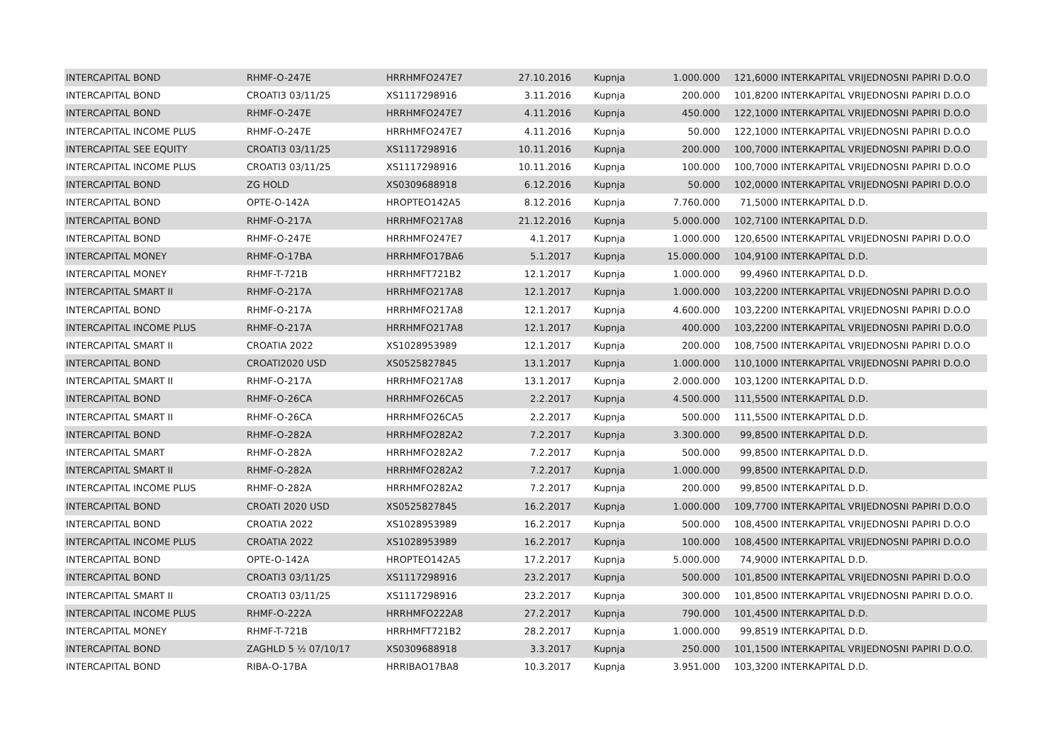| INTERCAPITAL BOND | RHMF-O-247E | HRRHMFO247E7 | 27.10.2016 | Kupnja | 1.000.000 | 121,6000 | INTERKAPITAL VRIJEDNOSNI PAPIRI D.O.O |
| INTERCAPITAL BOND | CROATI3 03/11/25 | XS1117298916 | 3.11.2016 | Kupnja | 200.000 | 101,8200 | INTERKAPITAL VRIJEDNOSNI PAPIRI D.O.O |
| INTERCAPITAL BOND | RHMF-O-247E | HRRHMFO247E7 | 4.11.2016 | Kupnja | 450.000 | 122,1000 | INTERKAPITAL VRIJEDNOSNI PAPIRI D.O.O |
| INTERCAPITAL INCOME PLUS | RHMF-O-247E | HRRHMFO247E7 | 4.11.2016 | Kupnja | 50.000 | 122,1000 | INTERKAPITAL VRIJEDNOSNI PAPIRI D.O.O |
| INTERCAPITAL SEE EQUITY | CROATI3 03/11/25 | XS1117298916 | 10.11.2016 | Kupnja | 200.000 | 100,7000 | INTERKAPITAL VRIJEDNOSNI PAPIRI D.O.O |
| INTERCAPITAL INCOME PLUS | CROATI3 03/11/25 | XS1117298916 | 10.11.2016 | Kupnja | 100.000 | 100,7000 | INTERKAPITAL VRIJEDNOSNI PAPIRI D.O.O |
| INTERCAPITAL BOND | ZG HOLD | XS0309688918 | 6.12.2016 | Kupnja | 50.000 | 102,0000 | INTERKAPITAL VRIJEDNOSNI PAPIRI D.O.O |
| INTERCAPITAL BOND | OPTE-O-142A | HROPTEO142A5 | 8.12.2016 | Kupnja | 7.760.000 | 71,5000 | INTERKAPITAL D.D. |
| INTERCAPITAL BOND | RHMF-O-217A | HRRHMFO217A8 | 21.12.2016 | Kupnja | 5.000.000 | 102,7100 | INTERKAPITAL D.D. |
| INTERCAPITAL BOND | RHMF-O-247E | HRRHMFO247E7 | 4.1.2017 | Kupnja | 1.000.000 | 120,6500 | INTERKAPITAL VRIJEDNOSNI PAPIRI D.O.O |
| INTERCAPITAL MONEY | RHMF-O-17BA | HRRHMFO17BA6 | 5.1.2017 | Kupnja | 15.000.000 | 104,9100 | INTERKAPITAL D.D. |
| INTERCAPITAL MONEY | RHMF-T-721B | HRRHMFT721B2 | 12.1.2017 | Kupnja | 1.000.000 | 99,4960 | INTERKAPITAL D.D. |
| INTERCAPITAL SMART II | RHMF-O-217A | HRRHMFO217A8 | 12.1.2017 | Kupnja | 1.000.000 | 103,2200 | INTERKAPITAL VRIJEDNOSNI PAPIRI D.O.O |
| INTERCAPITAL BOND | RHMF-O-217A | HRRHMFO217A8 | 12.1.2017 | Kupnja | 4.600.000 | 103,2200 | INTERKAPITAL VRIJEDNOSNI PAPIRI D.O.O |
| INTERCAPITAL INCOME PLUS | RHMF-O-217A | HRRHMFO217A8 | 12.1.2017 | Kupnja | 400.000 | 103,2200 | INTERKAPITAL VRIJEDNOSNI PAPIRI D.O.O |
| INTERCAPITAL SMART II | CROATIA 2022 | XS1028953989 | 12.1.2017 | Kupnja | 200.000 | 108,7500 | INTERKAPITAL VRIJEDNOSNI PAPIRI D.O.O |
| INTERCAPITAL BOND | CROATI2020 USD | XS0525827845 | 13.1.2017 | Kupnja | 1.000.000 | 110,1000 | INTERKAPITAL VRIJEDNOSNI PAPIRI D.O.O |
| INTERCAPITAL SMART II | RHMF-O-217A | HRRHMFO217A8 | 13.1.2017 | Kupnja | 2.000.000 | 103,1200 | INTERKAPITAL D.D. |
| INTERCAPITAL BOND | RHMF-O-26CA | HRRHMFO26CA5 | 2.2.2017 | Kupnja | 4.500.000 | 111,5500 | INTERKAPITAL D.D. |
| INTERCAPITAL SMART II | RHMF-O-26CA | HRRHMFO26CA5 | 2.2.2017 | Kupnja | 500.000 | 111,5500 | INTERKAPITAL D.D. |
| INTERCAPITAL BOND | RHMF-O-282A | HRRHMFO282A2 | 7.2.2017 | Kupnja | 3.300.000 | 99,8500 | INTERKAPITAL D.D. |
| INTERCAPITAL SMART | RHMF-O-282A | HRRHMFO282A2 | 7.2.2017 | Kupnja | 500.000 | 99,8500 | INTERKAPITAL D.D. |
| INTERCAPITAL SMART II | RHMF-O-282A | HRRHMFO282A2 | 7.2.2017 | Kupnja | 1.000.000 | 99,8500 | INTERKAPITAL D.D. |
| INTERCAPITAL INCOME PLUS | RHMF-O-282A | HRRHMFO282A2 | 7.2.2017 | Kupnja | 200.000 | 99,8500 | INTERKAPITAL D.D. |
| INTERCAPITAL BOND | CROATI 2020 USD | XS0525827845 | 16.2.2017 | Kupnja | 1.000.000 | 109,7700 | INTERKAPITAL VRIJEDNOSNI PAPIRI D.O.O |
| INTERCAPITAL BOND | CROATIA 2022 | XS1028953989 | 16.2.2017 | Kupnja | 500.000 | 108,4500 | INTERKAPITAL VRIJEDNOSNI PAPIRI D.O.O |
| INTERCAPITAL INCOME PLUS | CROATIA 2022 | XS1028953989 | 16.2.2017 | Kupnja | 100.000 | 108,4500 | INTERKAPITAL VRIJEDNOSNI PAPIRI D.O.O |
| INTERCAPITAL BOND | OPTE-O-142A | HROPTEO142A5 | 17.2.2017 | Kupnja | 5.000.000 | 74,9000 | INTERKAPITAL D.D. |
| INTERCAPITAL BOND | CROATI3 03/11/25 | XS1117298916 | 23.2.2017 | Kupnja | 500.000 | 101,8500 | INTERKAPITAL VRIJEDNOSNI PAPIRI D.O.O |
| INTERCAPITAL SMART II | CROATI3 03/11/25 | XS1117298916 | 23.2.2017 | Kupnja | 300.000 | 101,8500 | INTERKAPITAL VRIJEDNOSNI PAPIRI D.O.O. |
| INTERCAPITAL INCOME PLUS | RHMF-O-222A | HRRHMFO222A8 | 27.2.2017 | Kupnja | 790.000 | 101,4500 | INTERKAPITAL D.D. |
| INTERCAPITAL MONEY | RHMF-T-721B | HRRHMFT721B2 | 28.2.2017 | Kupnja | 1.000.000 | 99,8519 | INTERKAPITAL D.D. |
| INTERCAPITAL BOND | ZAGHLD 5 ½ 07/10/17 | XS0309688918 | 3.3.2017 | Kupnja | 250.000 | 101,1500 | INTERKAPITAL VRIJEDNOSNI PAPIRI D.O.O. |
| INTERCAPITAL BOND | RIBA-O-17BA | HRRIBAO17BA8 | 10.3.2017 | Kupnja | 3.951.000 | 103,3200 | INTERKAPITAL D.D. |